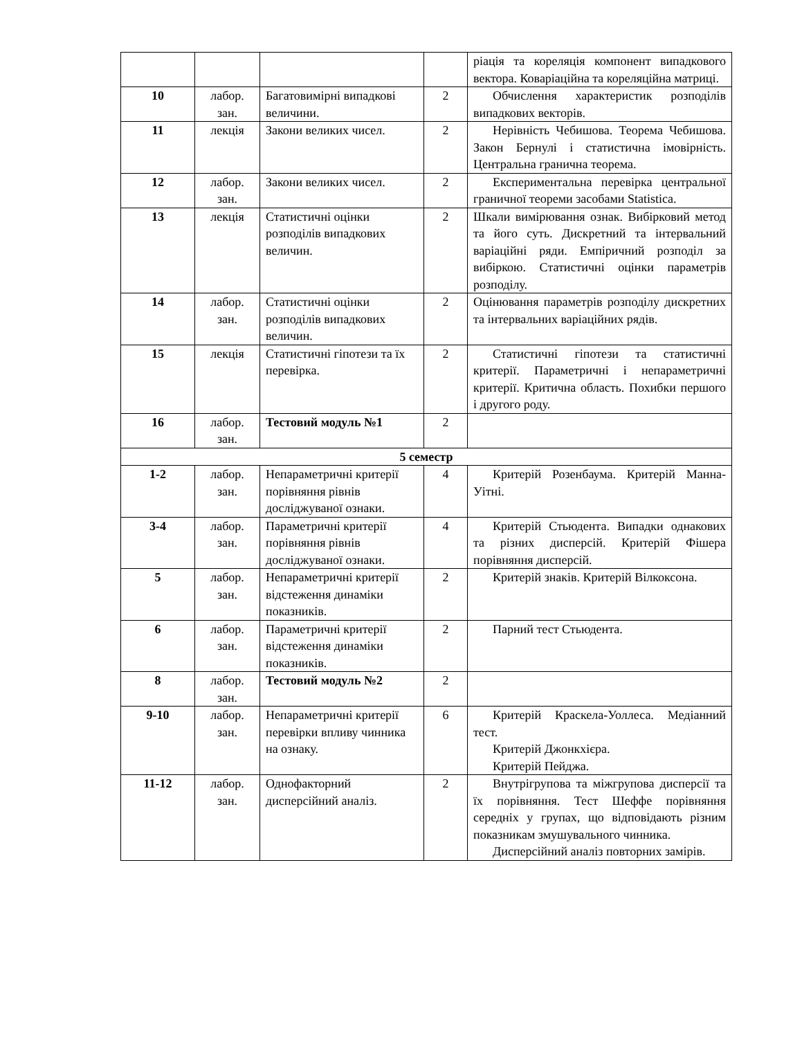| | | | | ріація та кореляція компонент випадкового вектора. Коваріаційна та кореляційна матриці. |
| 10 | лабор. зан. | Багатовимірні випадкові величини. | 2 | Обчислення характеристик розподілів випадкових векторів. |
| 11 | лекція | Закони великих чисел. | 2 | Нерівність Чебишова. Теорема Чебишова. Закон Бернулі і статистична імовірність. Центральна гранична теорема. |
| 12 | лабор. зан. | Закони великих чисел. | 2 | Експериментальна перевірка центральної граничної теореми засобами Statistica. |
| 13 | лекція | Статистичні оцінки розподілів випадкових величин. | 2 | Шкали вимірювання ознак. Вибірковий метод та його суть. Дискретний та інтервальний варіаційні ряди. Емпіричний розподіл за вибіркою. Статистичні оцінки параметрів розподілу. |
| 14 | лабор. зан. | Статистичні оцінки розподілів випадкових величин. | 2 | Оцінювання параметрів розподілу дискретних та інтервальних варіаційних рядів. |
| 15 | лекція | Статистичні гіпотези та їх перевірка. | 2 | Статистичні гіпотези та статистичні критерії. Параметричні і непараметричні критерії. Критична область. Похибки першого і другого роду. |
| 16 | лабор. зан. | Тестовий модуль №1 | 2 | |
| 5 семестр | | | | |
| 1-2 | лабор. зан. | Непараметричні критерії порівняння рівнів досліджуваної ознаки. | 4 | Критерій Розенбаума. Критерій Манна-Уітні. |
| 3-4 | лабор. зан. | Параметричні критерії порівняння рівнів досліджуваної ознаки. | 4 | Критерій Стьюдента. Випадки однакових та різних дисперсій. Критерій Фішера порівняння дисперсій. |
| 5 | лабор. зан. | Непараметричні критерії відстеження динаміки показників. | 2 | Критерій знаків. Критерій Вілкоксона. |
| 6 | лабор. зан. | Параметричні критерії відстеження динаміки показників. | 2 | Парний тест Стьюдента. |
| 8 | лабор. зан. | Тестовий модуль №2 | 2 | |
| 9-10 | лабор. зан. | Непараметричні критерії перевірки впливу чинника на ознаку. | 6 | Критерій Краскела-Уоллеса. Медіанний тест. Критерій Джонкхієра. Критерій Пейджа. |
| 11-12 | лабор. зан. | Однофакторний дисперсійний аналіз. | 2 | Внутрігрупова та міжгрупова дисперсії та їх порівняння. Тест Шеффе порівняння середніх у групах, що відповідають різним показникам змушувального чинника. Дисперсійний аналіз повторних замірів. |